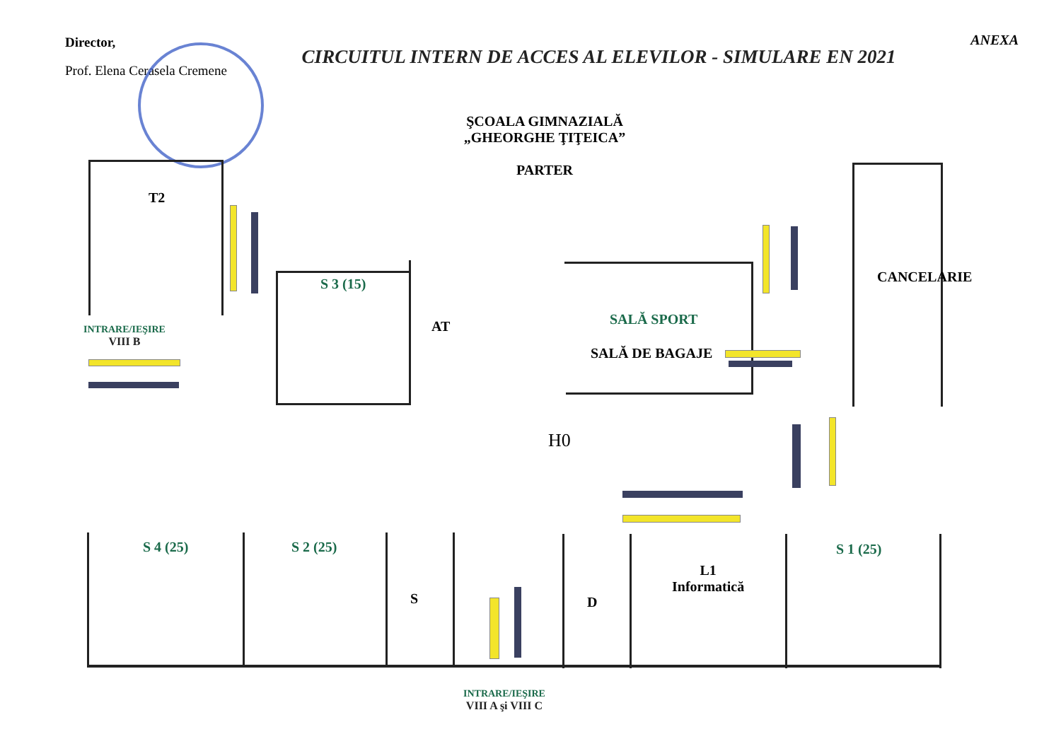Director,
Prof. Elena Cerasela Cremene
CIRCUITUL INTERN DE ACCES AL ELEVILOR - SIMULARE EN 2021
ANEXA
ŞCOALA GIMNAZIALĂ
„GHEORGHE ŢIŢEICA”
PARTER
T2
S 3 (15)
AT SALĂ SPORT
SALĂ DE BAGAJE
CANCELARIE
INTRARE/IEŞIRE
VIII B
H0
S 4 (25) S 2 (25)
S D
L1
Informatică
S 1 (25)
INTRARE/IEŞIRE
VIII A şi VIII C